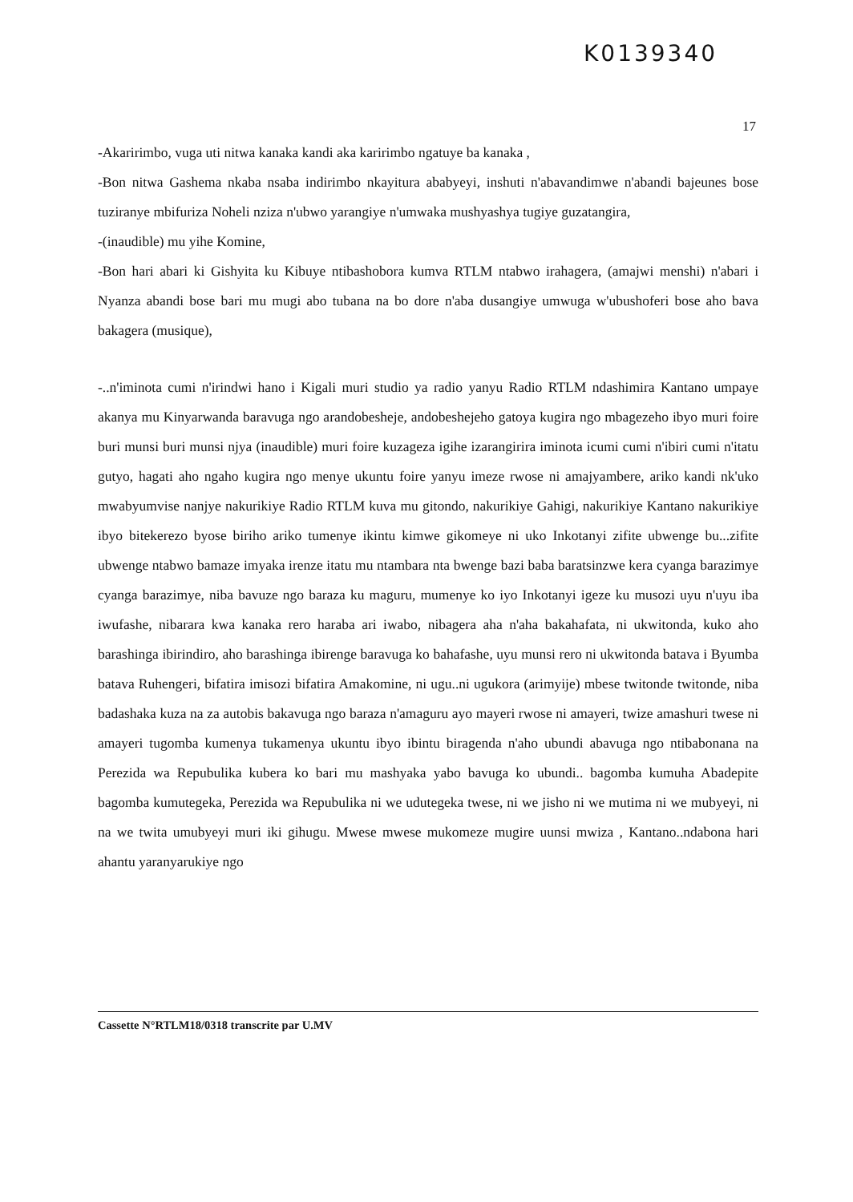K0139340
17
-Akaririmbo, vuga uti nitwa kanaka kandi aka karirimbo ngatuye ba kanaka ,
-Bon nitwa Gashema nkaba nsaba indirimbo nkayitura ababyeyi, inshuti n'abavandimwe n'abandi bajeunes bose tuziranye mbifuriza Noheli nziza n'ubwo yarangiye n'umwaka mushyashya tugiye guzatangira,
-(inaudible) mu yihe Komine,
-Bon hari abari ki Gishyita ku Kibuye ntibashobora kumva RTLM ntabwo irahagera, (amajwi menshi) n'abari i Nyanza abandi bose bari mu mugi abo tubana na bo dore n'aba dusangiye umwuga w'ubushoferi bose aho bava bakagera (musique),
-..n'iminota cumi n'irindwi hano i Kigali muri studio ya radio yanyu Radio RTLM ndashimira Kantano umpaye akanya mu Kinyarwanda baravuga ngo arandobesheje, andobeshejeho gatoya kugira ngo mbagezeho ibyo muri foire buri munsi buri munsi njya (inaudible) muri foire kuzageza igihe izarangirira iminota icumi cumi n'ibiri cumi n'itatu gutyo, hagati aho ngaho kugira ngo menye ukuntu foire yanyu imeze rwose ni amajyambere, ariko kandi nk'uko mwabyumvise nanjye nakurikiye Radio RTLM kuva mu gitondo, nakurikiye Gahigi, nakurikiye Kantano nakurikiye ibyo bitekerezo byose biriho ariko tumenye ikintu kimwe gikomeye ni uko Inkotanyi zifite ubwenge bu...zifite ubwenge ntabwo bamaze imyaka irenze itatu mu ntambara nta bwenge bazi baba baratsinzwe kera cyanga barazimye cyanga barazimye, niba bavuze ngo baraza ku maguru, mumenye ko iyo Inkotanyi igeze ku musozi uyu n'uyu iba iwufashe, nibarara kwa kanaka rero haraba ari iwabo, nibagera aha n'aha bakahafata, ni ukwitonda, kuko aho barashinga ibirindiro, aho barashinga ibirenge baravuga ko bahafashe, uyu munsi rero ni ukwitonda batava i Byumba batava Ruhengeri, bifatira imisozi bifatira Amakomine, ni ugu..ni ugukora (arimyije) mbese twitonde twitonde, niba badashaka kuza na za autobis bakavuga ngo baraza n'amaguru ayo mayeri rwose ni amayeri, twize amashuri twese ni amayeri tugomba kumenya tukamenya ukuntu ibyo ibintu biragenda n'aho ubundi abavuga ngo ntibabonana na Perezida wa Repubulika kubera ko bari mu mashyaka yabo bavuga ko ubundi.. bagomba kumuha Abadepite bagomba kumutegeka, Perezida wa Repubulika ni we udutegeka twese, ni we jisho ni we mutima ni we mubyeyi, ni na we twita umubyeyi muri iki gihugu. Mwese mwese mukomeze mugire uunsi mwiza , Kantano..ndabona hari ahantu yaranyarukiye ngo
Cassette N°RTLM18/0318 transcrite par U.MV